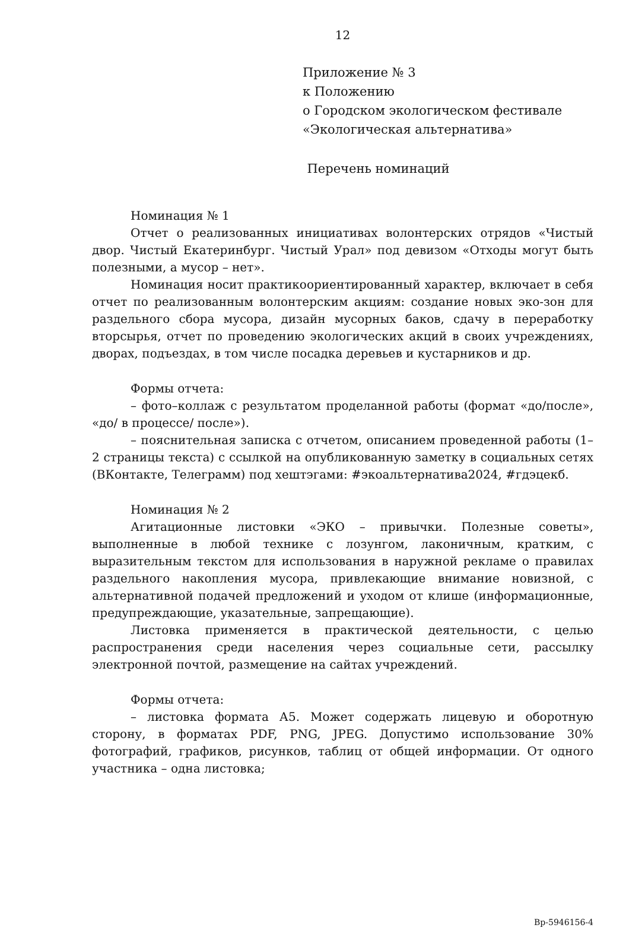12
Приложение № 3
к Положению
о Городском экологическом фестивале
«Экологическая альтернатива»
Перечень номинаций
Номинация № 1
Отчет о реализованных инициативах волонтерских отрядов «Чистый двор. Чистый Екатеринбург. Чистый Урал» под девизом «Отходы могут быть полезными, а мусор – нет».
Номинация носит практикоориентированный характер, включает в себя отчет по реализованным волонтерским акциям: создание новых эко-зон для раздельного сбора мусора, дизайн мусорных баков, сдачу в переработку вторсырья, отчет по проведению экологических акций в своих учреждениях, дворах, подъездах, в том числе посадка деревьев и кустарников и др.
Формы отчета:
– фото–коллаж с результатом проделанной работы (формат «до/после», «до/ в процессе/ после»).
– пояснительная записка с отчетом, описанием проведенной работы (1–2 страницы текста) с ссылкой на опубликованную заметку в социальных сетях (ВКонтакте, Телеграмм) под хештэгами: #экоальтернатива2024, #гдэцекб.
Номинация № 2
Агитационные листовки «ЭКО – привычки. Полезные советы», выполненные в любой технике с лозунгом, лаконичным, кратким, с выразительным текстом для использования в наружной рекламе о правилах раздельного накопления мусора, привлекающие внимание новизной, с альтернативной подачей предложений и уходом от клише (информационные, предупреждающие, указательные, запрещающие).
Листовка применяется в практической деятельности, с целью распространения среди населения через социальные сети, рассылку электронной почтой, размещение на сайтах учреждений.
Формы отчета:
– листовка формата А5. Может содержать лицевую и оборотную сторону, в форматах PDF, PNG, JPEG. Допустимо использование 30% фотографий, графиков, рисунков, таблиц от общей информации. От одного участника – одна листовка;
Вр-5946156-4